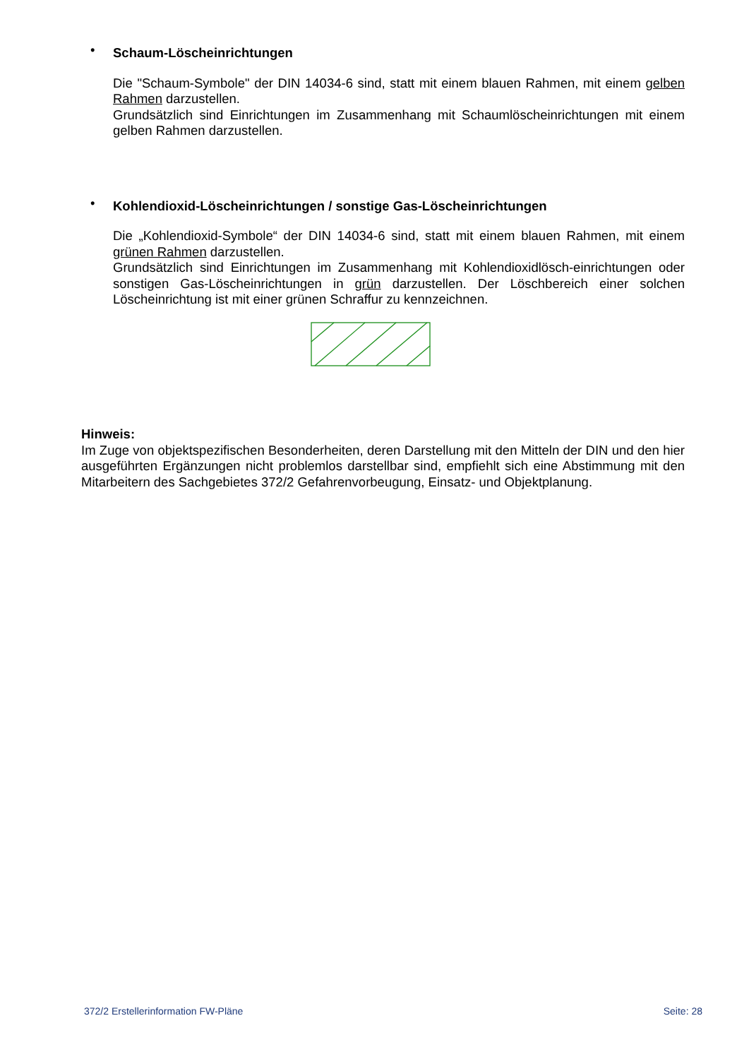•
Schaum-Löscheinrichtungen
Die "Schaum-Symbole" der DIN 14034-6 sind, statt mit einem blauen Rahmen, mit einem gelben Rahmen darzustellen.
Grundsätzlich sind Einrichtungen im Zusammenhang mit Schaumlöscheinrichtungen mit einem gelben Rahmen darzustellen.
•
Kohlendioxid-Löscheinrichtungen / sonstige Gas-Löscheinrichtungen
Die „Kohlendioxid-Symbole“ der DIN 14034-6 sind, statt mit einem blauen Rahmen, mit einem grünen Rahmen darzustellen.
Grundsätzlich sind Einrichtungen im Zusammenhang mit Kohlendioxidlösch-einrichtungen oder sonstigen Gas-Löscheinrichtungen in grün darzustellen. Der Löschbereich einer solchen Löscheinrichtung ist mit einer grünen Schraffur zu kennzeichnen.
Hinweis:
Im Zuge von objektspezifischen Besonderheiten, deren Darstellung mit den Mitteln der DIN und den hier ausgeführten Ergänzungen nicht problemlos darstellbar sind, empfiehlt sich eine Abstimmung mit den Mitarbeitern des Sachgebietes 372/2 Gefahrenvorbeugung, Einsatz- und Objektplanung.
372/2 Erstellerinformation FW-Pläne Seite: 28